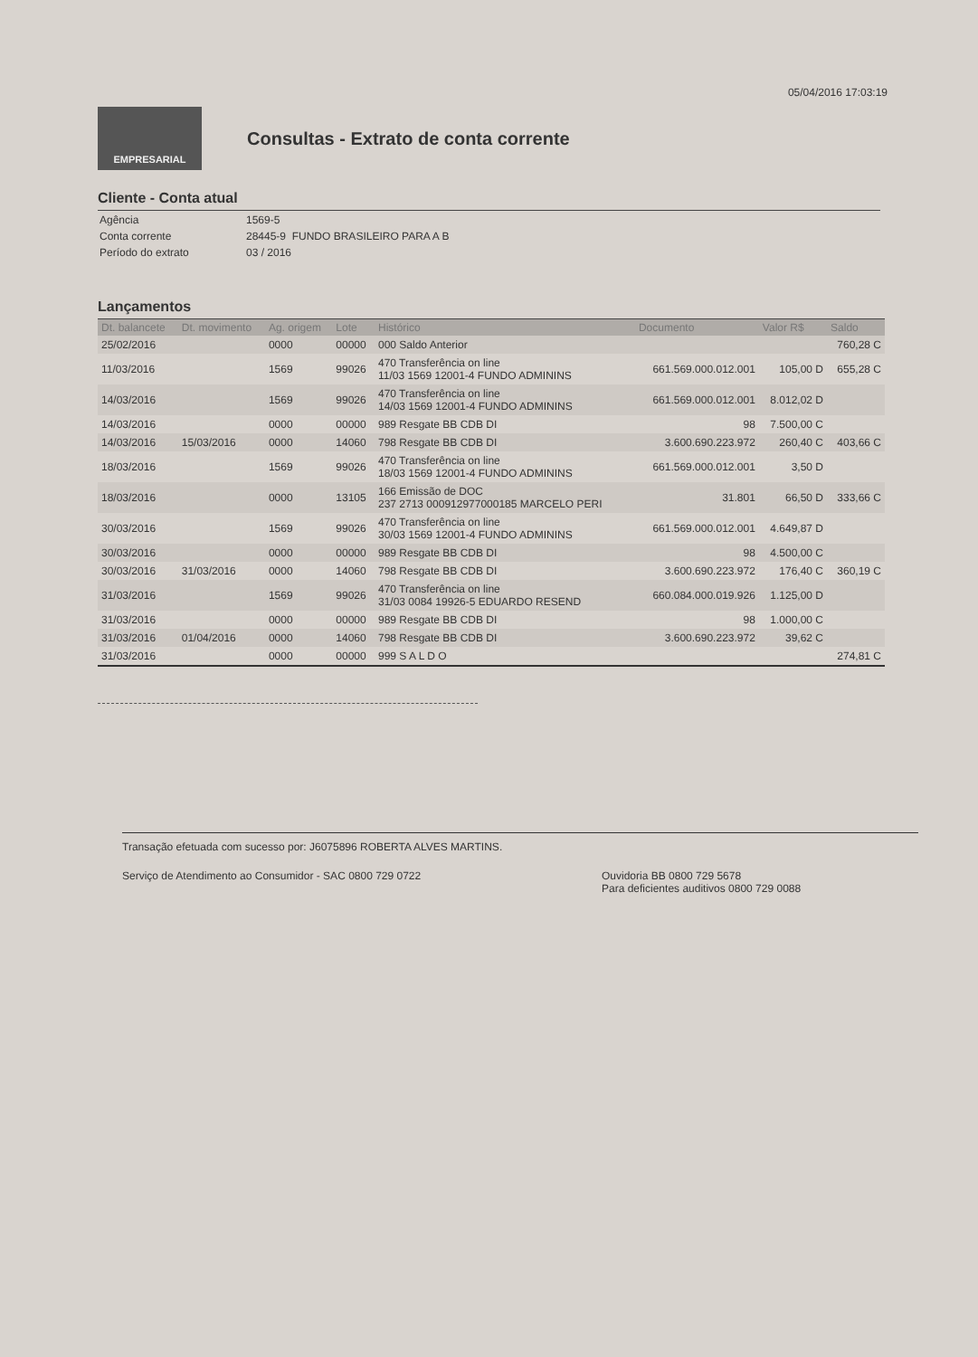05/04/2016 17:03:19
EMPRESARIAL
Consultas - Extrato de conta corrente
Cliente - Conta atual
| Agência | 1569-5 |
| Conta corrente | 28445-9 FUNDO BRASILEIRO PARA A B |
| Período do extrato | 03 / 2016 |
Lançamentos
| Dt. balancete | Dt. movimento | Ag. origem | Lote | Histórico | Documento | Valor R$ | Saldo |
| --- | --- | --- | --- | --- | --- | --- | --- |
| 25/02/2016 | | 0000 | 00000 | 000 Saldo Anterior | | | 760,28 C |
| 11/03/2016 | | 1569 | 99026 | 470 Transferência on line 11/03 1569 12001-4 FUNDO ADMININS | 661.569.000.012.001 | 105,00 D | 655,28 C |
| 14/03/2016 | | 1569 | 99026 | 470 Transferência on line 14/03 1569 12001-4 FUNDO ADMININS | 661.569.000.012.001 | 8.012,02 D | |
| 14/03/2016 | | 0000 | 00000 | 989 Resgate BB CDB DI | 98 | 7.500,00 C | |
| 14/03/2016 | 15/03/2016 | 0000 | 14060 | 798 Resgate BB CDB DI | 3.600.690.223.972 | 260,40 C | 403,66 C |
| 18/03/2016 | | 1569 | 99026 | 470 Transferência on line 18/03 1569 12001-4 FUNDO ADMININS | 661.569.000.012.001 | 3,50 D | |
| 18/03/2016 | | 0000 | 13105 | 166 Emissão de DOC 237 2713 000912977000185 MARCELO PERI | 31.801 | 66,50 D | 333,66 C |
| 30/03/2016 | | 1569 | 99026 | 470 Transferência on line 30/03 1569 12001-4 FUNDO ADMININS | 661.569.000.012.001 | 4.649,87 D | |
| 30/03/2016 | | 0000 | 00000 | 989 Resgate BB CDB DI | 98 | 4.500,00 C | |
| 30/03/2016 | 31/03/2016 | 0000 | 14060 | 798 Resgate BB CDB DI | 3.600.690.223.972 | 176,40 C | 360,19 C |
| 31/03/2016 | | 1569 | 99026 | 470 Transferência on line 31/03 0084 19926-5 EDUARDO RESEND | 660.084.000.019.926 | 1.125,00 D | |
| 31/03/2016 | | 0000 | 00000 | 989 Resgate BB CDB DI | 98 | 1.000,00 C | |
| 31/03/2016 | 01/04/2016 | 0000 | 14060 | 798 Resgate BB CDB DI | 3.600.690.223.972 | 39,62 C | |
| 31/03/2016 | | 0000 | 00000 | 999 S A L D O | | | 274,81 C |
Transação efetuada com sucesso por: J6075896 ROBERTA ALVES MARTINS.
Serviço de Atendimento ao Consumidor - SAC 0800 729 0722 Ouvidoria BB 0800 729 5678
Para deficientes auditivos 0800 729 0088